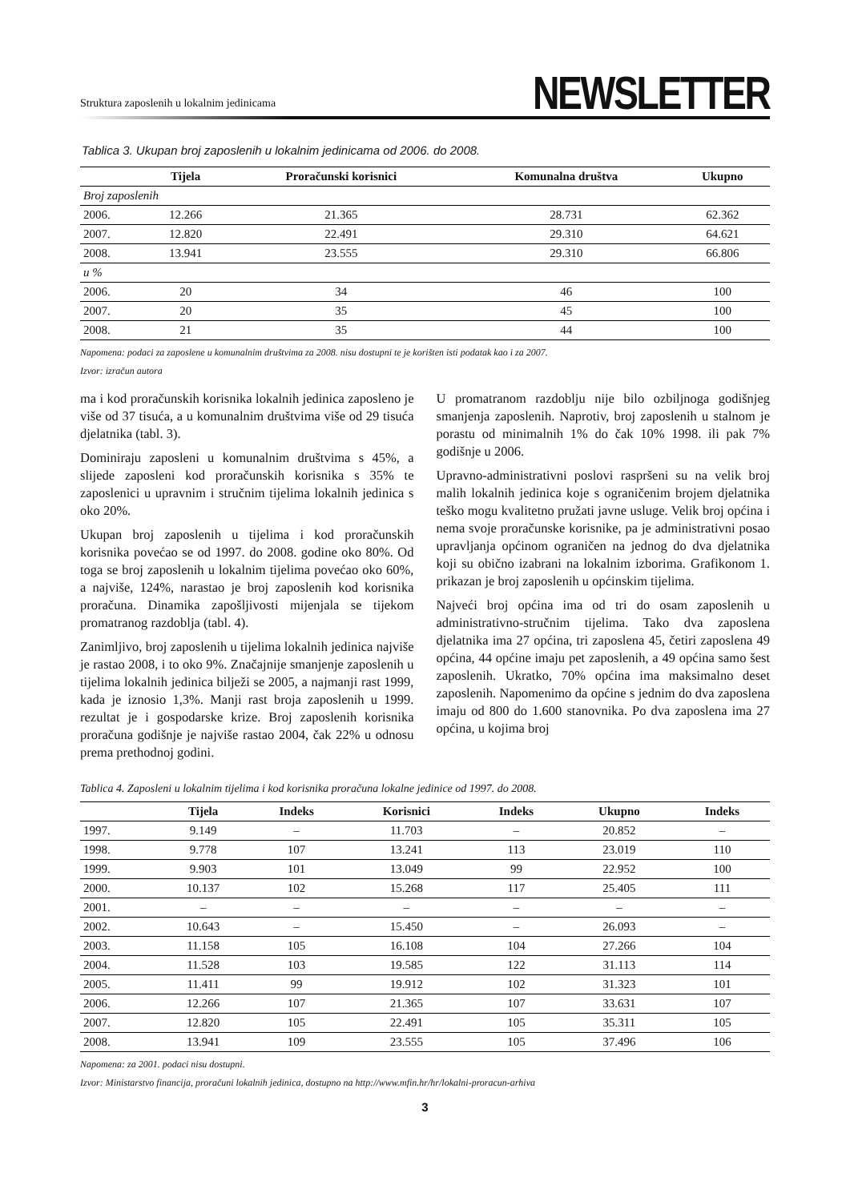Struktura zaposlenih u lokalnim jedinicama
NEWSLETTER
Tablica 3. Ukupan broj zaposlenih u lokalnim jedinicama od 2006. do 2008.
| | Tijela | Proračunski korisnici | Komunalna društva | Ukupno |
| --- | --- | --- | --- | --- |
| Broj zaposlenih | | | | |
| 2006. | 12.266 | 21.365 | 28.731 | 62.362 |
| 2007. | 12.820 | 22.491 | 29.310 | 64.621 |
| 2008. | 13.941 | 23.555 | 29.310 | 66.806 |
| u % | | | | |
| 2006. | 20 | 34 | 46 | 100 |
| 2007. | 20 | 35 | 45 | 100 |
| 2008. | 21 | 35 | 44 | 100 |
Napomena: podaci za zaposlene u komunalnim društvima za 2008. nisu dostupni te je korišten isti podatak kao i za 2007.
Izvor: izračun autora
ma i kod proračunskih korisnika lokalnih jedinica zaposleno je više od 37 tisuća, a u komunalnim društvima više od 29 tisuća djelatnika (tabl. 3).
Dominiraju zaposleni u komunalnim društvima s 45%, a slijede zaposleni kod proračunskih korisnika s 35% te zaposlenici u upravnim i stručnim tijelima lokalnih jedinica s oko 20%.
Ukupan broj zaposlenih u tijelima i kod proračunskih korisnika povećao se od 1997. do 2008. godine oko 80%. Od toga se broj zaposlenih u lokalnim tijelima povećao oko 60%, a najviše, 124%, narastao je broj zaposlenih kod korisnika proračuna. Dinamika zapošljivosti mijenjala se tijekom promatranog razdoblja (tabl. 4).
Zanimljivo, broj zaposlenih u tijelima lokalnih jedinica najviše je rastao 2008, i to oko 9%. Značajnije smanjenje zaposlenih u tijelima lokalnih jedinica bilježi se 2005, a najmanji rast 1999, kada je iznosio 1,3%. Manji rast broja zaposlenih u 1999. rezultat je i gospodarske krize. Broj zaposlenih korisnika proračuna godišnje je najviše rastao 2004, čak 22% u odnosu prema prethodnoj godini.
U promatranom razdoblju nije bilo ozbiljnoga godišnjeg smanjenja zaposlenih. Naprotiv, broj zaposlenih u stalnom je porastu od minimalnih 1% do čak 10% 1998. ili pak 7% godišnje u 2006.
Upravno-administrativni poslovi raspršeni su na velik broj malih lokalnih jedinica koje s ograničenim brojem djelatnika teško mogu kvalitetno pružati javne usluge. Velik broj općina i nema svoje proračunske korisnike, pa je administrativni posao upravljanja općinom ograničen na jednog do dva djelatnika koji su obično izabrani na lokalnim izborima. Grafikonom 1. prikazan je broj zaposlenih u općinskim tijelima.
Najveći broj općina ima od tri do osam zaposlenih u administrativno-stručnim tijelima. Tako dva zaposlena djelatnika ima 27 općina, tri zaposlena 45, četiri zaposlena 49 općina, 44 općine imaju pet zaposlenih, a 49 općina samo šest zaposlenih. Ukratko, 70% općina ima maksimalno deset zaposlenih. Napomenimo da općine s jednim do dva zaposlena imaju od 800 do 1.600 stanovnika. Po dva zaposlena ima 27 općina, u kojima broj
Tablica 4. Zaposleni u lokalnim tijelima i kod korisnika proračuna lokalne jedinice od 1997. do 2008.
| | Tijela | Indeks | Korisnici | Indeks | Ukupno | Indeks |
| --- | --- | --- | --- | --- | --- | --- |
| 1997. | 9.149 | – | 11.703 | – | 20.852 | – |
| 1998. | 9.778 | 107 | 13.241 | 113 | 23.019 | 110 |
| 1999. | 9.903 | 101 | 13.049 | 99 | 22.952 | 100 |
| 2000. | 10.137 | 102 | 15.268 | 117 | 25.405 | 111 |
| 2001. | – | – | – | – | – | – |
| 2002. | 10.643 | – | 15.450 | – | 26.093 | – |
| 2003. | 11.158 | 105 | 16.108 | 104 | 27.266 | 104 |
| 2004. | 11.528 | 103 | 19.585 | 122 | 31.113 | 114 |
| 2005. | 11.411 | 99 | 19.912 | 102 | 31.323 | 101 |
| 2006. | 12.266 | 107 | 21.365 | 107 | 33.631 | 107 |
| 2007. | 12.820 | 105 | 22.491 | 105 | 35.311 | 105 |
| 2008. | 13.941 | 109 | 23.555 | 105 | 37.496 | 106 |
Napomena: za 2001. podaci nisu dostupni.
Izvor: Ministarstvo financija, proračuni lokalnih jedinica, dostupno na http://www.mfin.hr/hr/lokalni-proracun-arhiva
3